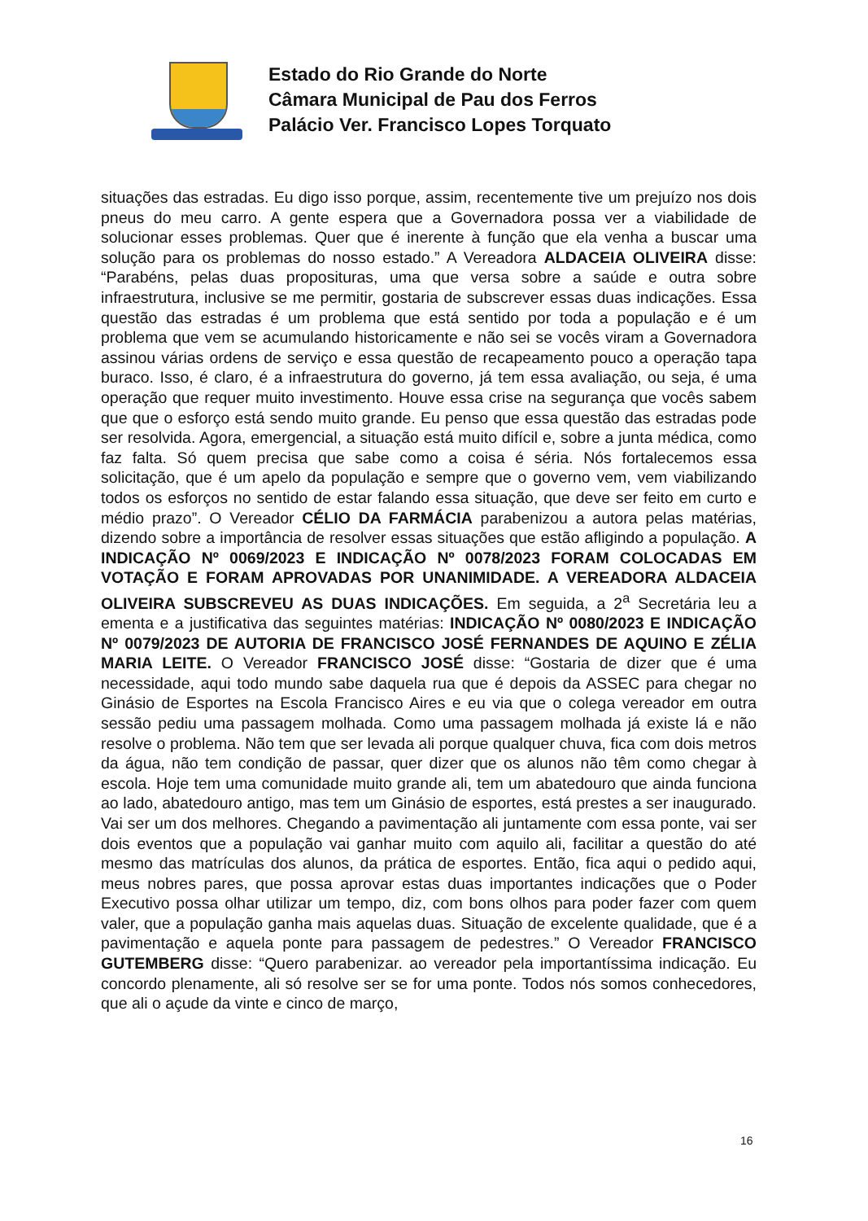Estado do Rio Grande do Norte
Câmara Municipal de Pau dos Ferros
Palácio Ver. Francisco Lopes Torquato
situações das estradas. Eu digo isso porque, assim, recentemente tive um prejuízo nos dois pneus do meu carro. A gente espera que a Governadora possa ver a viabilidade de solucionar esses problemas. Quer que é inerente à função que ela venha a buscar uma solução para os problemas do nosso estado.” A Vereadora ALDACEIA OLIVEIRA disse: “Parabéns, pelas duas proposituras, uma que versa sobre a saúde e outra sobre infraestrutura, inclusive se me permitir, gostaria de subscrever essas duas indicações. Essa questão das estradas é um problema que está sentido por toda a população e é um problema que vem se acumulando historicamente e não sei se vocês viram a Governadora assinou várias ordens de serviço e essa questão de recapeamento pouco a operação tapa buraco. Isso, é claro, é a infraestrutura do governo, já tem essa avaliação, ou seja, é uma operação que requer muito investimento. Houve essa crise na segurança que vocês sabem que que o esforço está sendo muito grande. Eu penso que essa questão das estradas pode ser resolvida. Agora, emergencial, a situação está muito difícil e, sobre a junta médica, como faz falta. Só quem precisa que sabe como a coisa é séria. Nós fortalecemos essa solicitação, que é um apelo da população e sempre que o governo vem, vem viabilizando todos os esforços no sentido de estar falando essa situação, que deve ser feito em curto e médio prazo”. O Vereador CÉLIO DA FARMÁCIA parabenizou a autora pelas matérias, dizendo sobre a importância de resolver essas situações que estão afligindo a população. A INDICAÇÃO Nº 0069/2023 E INDICAÇÃO Nº 0078/2023 FORAM COLOCADAS EM VOTAÇÃO E FORAM APROVADAS POR UNANIMIDADE. A VEREADORA ALDACEIA OLIVEIRA SUBSCREVEU AS DUAS INDICAÇÕES. Em seguida, a 2<sup>a</sup> Secretária leu a ementa e a justificativa das seguintes matérias: INDICAÇÃO Nº 0080/2023 E INDICAÇÃO Nº 0079/2023 DE AUTORIA DE FRANCISCO JOSÉ FERNANDES DE AQUINO E ZÉLIA MARIA LEITE. O Vereador FRANCISCO JOSÉ disse: “Gostaria de dizer que é uma necessidade, aqui todo mundo sabe daquela rua que é depois da ASSEC para chegar no Ginásio de Esportes na Escola Francisco Aires e eu via que o colega vereador em outra sessão pediu uma passagem molhada. Como uma passagem molhada já existe lá e não resolve o problema. Não tem que ser levada ali porque qualquer chuva, fica com dois metros da água, não tem condição de passar, quer dizer que os alunos não têm como chegar à escola. Hoje tem uma comunidade muito grande ali, tem um abatedouro que ainda funciona ao lado, abatedouro antigo, mas tem um Ginásio de esportes, está prestes a ser inaugurado. Vai ser um dos melhores. Chegando a pavimentação ali juntamente com essa ponte, vai ser dois eventos que a população vai ganhar muito com aquilo ali, facilitar a questão do até mesmo das matrículas dos alunos, da prática de esportes. Então, fica aqui o pedido aqui, meus nobres pares, que possa aprovar estas duas importantes indicações que o Poder Executivo possa olhar utilizar um tempo, diz, com bons olhos para poder fazer com quem valer, que a população ganha mais aquelas duas. Situação de excelente qualidade, que é a pavimentação e aquela ponte para passagem de pedestres.” O Vereador FRANCISCO GUTEMBERG disse: “Quero parabenizar. ao vereador pela importantíssima indicação. Eu concordo plenamente, ali só resolve ser se for uma ponte. Todos nós somos conhecedores, que ali o açude da vinte e cinco de março,
16